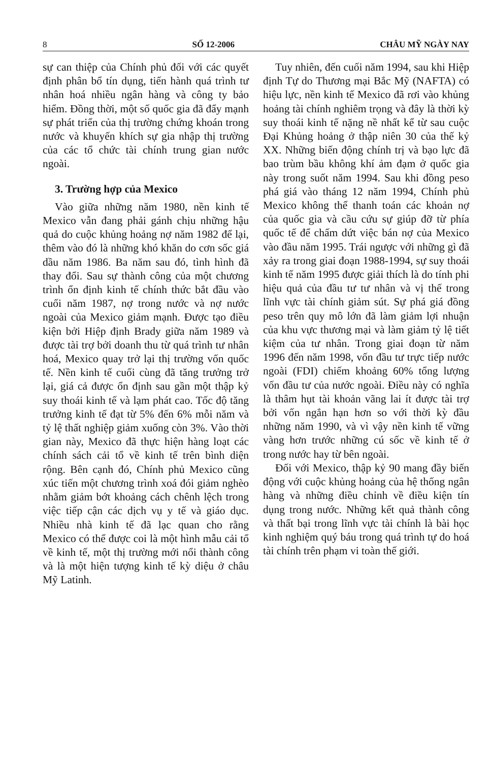8 SỐ 12-2006 CHÂU MỸ NGÀY NAY
sự can thiệp của Chính phủ đối với các quyết định phân bổ tín dụng, tiến hành quá trình tư nhân hoá nhiều ngân hàng và công ty bảo hiểm. Đồng thời, một số quốc gia đã đẩy mạnh sự phát triển của thị trường chứng khoán trong nước và khuyến khích sự gia nhập thị trường của các tổ chức tài chính trung gian nước ngoài.
3. Trường hợp của Mexico
Vào giữa những năm 1980, nền kinh tế Mexico vẫn đang phải gánh chịu những hậu quả do cuộc khủng hoảng nợ năm 1982 để lại, thêm vào đó là những khó khăn do cơn sốc giá dầu năm 1986. Ba năm sau đó, tình hình đã thay đổi. Sau sự thành công của một chương trình ổn định kinh tế chính thức bắt đầu vào cuối năm 1987, nợ trong nước và nợ nước ngoài của Mexico giảm mạnh. Được tạo điều kiện bởi Hiệp định Brady giữa năm 1989 và được tài trợ bởi doanh thu từ quá trình tư nhân hoá, Mexico quay trở lại thị trường vốn quốc tế. Nền kinh tế cuối cùng đã tăng trưởng trở lại, giá cả được ổn định sau gần một thập kỷ suy thoái kinh tế và lạm phát cao. Tốc độ tăng trưởng kinh tế đạt từ 5% đến 6% mỗi năm và tỷ lệ thất nghiệp giảm xuống còn 3%. Vào thời gian này, Mexico đã thực hiện hàng loạt các chính sách cải tổ về kinh tế trên bình diện rộng. Bên cạnh đó, Chính phủ Mexico cũng xúc tiến một chương trình xoá đói giảm nghèo nhằm giảm bớt khoảng cách chênh lệch trong việc tiếp cận các dịch vụ y tế và giáo dục. Nhiều nhà kinh tế đã lạc quan cho rằng Mexico có thể được coi là một hình mẫu cải tổ về kinh tế, một thị trường mới nổi thành công và là một hiện tượng kinh tế kỳ diệu ở châu Mỹ Latinh.
Tuy nhiên, đến cuối năm 1994, sau khi Hiệp định Tự do Thương mại Bắc Mỹ (NAFTA) có hiệu lực, nền kinh tế Mexico đã rơi vào khủng hoảng tài chính nghiêm trọng và đây là thời kỳ suy thoái kinh tế nặng nề nhất kể từ sau cuộc Đại Khủng hoảng ở thập niên 30 của thế kỷ XX. Những biến động chính trị và bạo lực đã bao trùm bầu không khí ảm đạm ở quốc gia này trong suốt năm 1994. Sau khi đồng peso phá giá vào tháng 12 năm 1994, Chính phủ Mexico không thể thanh toán các khoản nợ của quốc gia và cầu cứu sự giúp đỡ từ phía quốc tế để chấm dứt việc bán nợ của Mexico vào đầu năm 1995. Trái ngược với những gì đã xảy ra trong giai đoạn 1988-1994, sự suy thoái kinh tế năm 1995 được giải thích là do tính phi hiệu quả của đầu tư tư nhân và vị thế trong lĩnh vực tài chính giảm sút. Sự phá giá đồng peso trên quy mô lớn đã làm giảm lợi nhuận của khu vực thương mại và làm giảm tỷ lệ tiết kiệm của tư nhân. Trong giai đoạn từ năm 1996 đến năm 1998, vốn đầu tư trực tiếp nước ngoài (FDI) chiếm khoảng 60% tổng lượng vốn đầu tư của nước ngoài. Điều này có nghĩa là thâm hụt tài khoản vãng lai ít được tài trợ bởi vốn ngắn hạn hơn so với thời kỳ đầu những năm 1990, và vì vậy nền kinh tế vững vàng hơn trước những cú sốc về kinh tế ở trong nước hay từ bên ngoài.
Đối với Mexico, thập kỷ 90 mang đầy biến động với cuộc khủng hoảng của hệ thống ngân hàng và những điều chỉnh về điều kiện tín dụng trong nước. Những kết quả thành công và thất bại trong lĩnh vực tài chính là bài học kinh nghiệm quý báu trong quá trình tự do hoá tài chính trên phạm vi toàn thế giới.